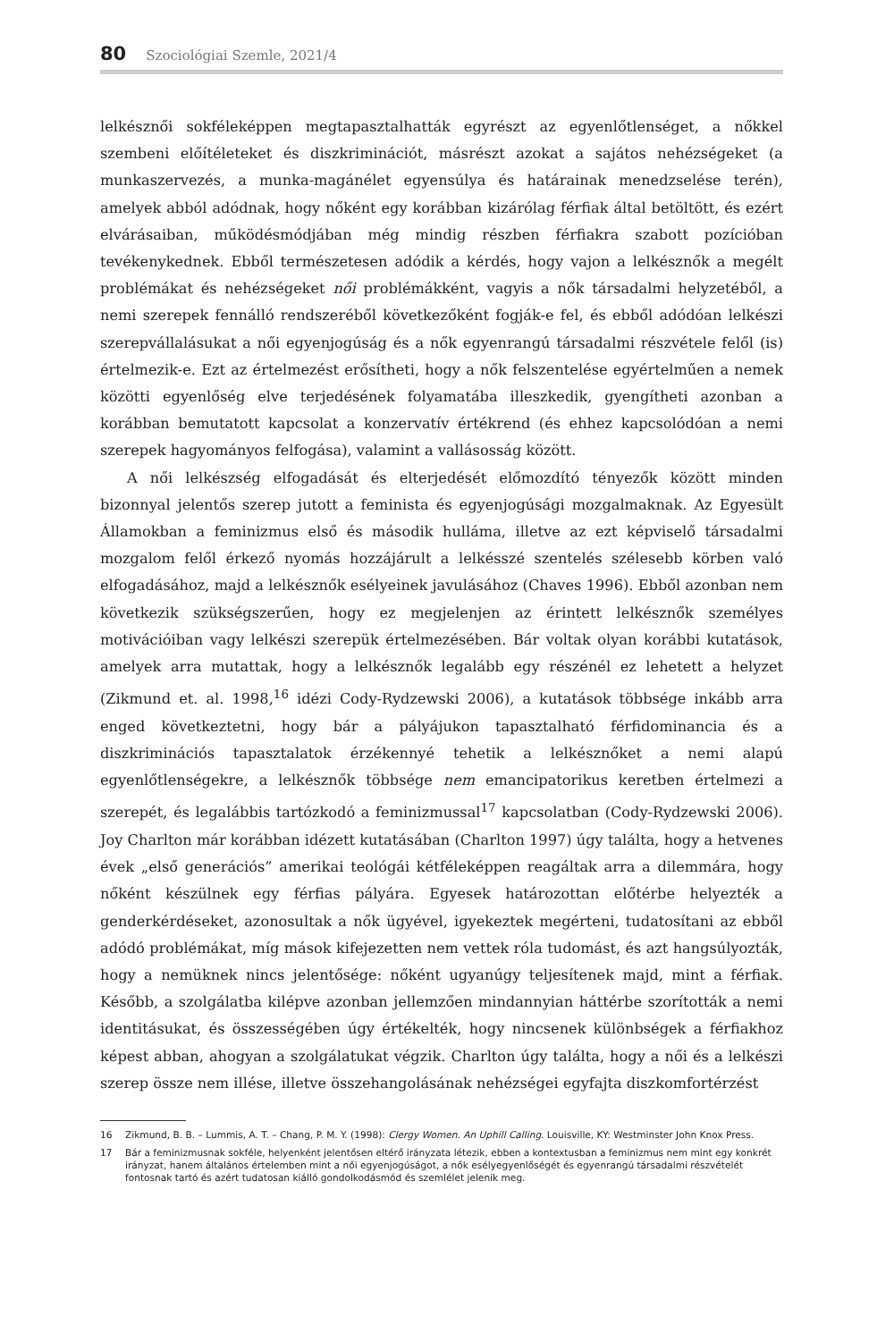80 Szociológiai Szemle, 2021/4
lelkésznői sokféleképpen megtapasztalhatták egyrészt az egyenlőtlenséget, a nőkkel szembeni előítéleteket és diszkriminációt, másrészt azokat a sajátos nehézségeket (a munkaszervezés, a munka-magánélet egyensúlya és határainak menedzselése terén), amelyek abból adódnak, hogy nőként egy korábban kizárólag férfiak által betöltött, és ezért elvárásaiban, működésmódjában még mindig részben férfiakra szabott pozícióban tevékenykednek. Ebből természetesen adódik a kérdés, hogy vajon a lelkésznők a megélt problémákat és nehézségeket női problémákként, vagyis a nők társadalmi helyzetéből, a nemi szerepek fennálló rendszeréből következőként fogják-e fel, és ebből adódóan lelkészi szerepvállalásukat a női egyenjogúság és a nők egyenrangú társadalmi részvétele felől (is) értelmezik-e. Ezt az értelmezést erősítheti, hogy a nők felszentelése egyértelműen a nemek közötti egyenlőség elve terjedésének folyamatába illeszkedik, gyengítheti azonban a korábban bemutatott kapcsolat a konzervatív értékrend (és ehhez kapcsolódóan a nemi szerepek hagyományos felfogása), valamint a vallásosság között.
A női lelkészség elfogadását és elterjedését előmozdító tényezők között minden bizonnyal jelentős szerep jutott a feminista és egyenjogúsági mozgalmaknak. Az Egyesült Államokban a feminizmus első és második hulláma, illetve az ezt képviselő társadalmi mozgalom felől érkező nyomás hozzájárult a lelkésszé szentelés szélesebb körben való elfogadásához, majd a lelkésznők esélyeinek javulásához (Chaves 1996). Ebből azonban nem következik szükségszerűen, hogy ez megjelenjen az érintett lelkésznők személyes motivációiban vagy lelkészi szerepük értelmezésében. Bár voltak olyan korábbi kutatások, amelyek arra mutattak, hogy a lelkésznők legalább egy részénél ez lehetett a helyzet (Zikmund et. al. 1998,<sup>16</sup> idézi Cody-Rydzewski 2006), a kutatások többsége inkább arra enged következtetni, hogy bár a pályájukon tapasztalható férfidominancia és a diszkriminációs tapasztalatok érzékennyé tehetik a lelkésznőket a nemi alapú egyenlőtlenségekre, a lelkésznők többsége nem emancipatorikus keretben értelmezi a szerepét, és legalábbis tartózkodó a feminizmussal<sup>17</sup> kapcsolatban (Cody-Rydzewski 2006). Joy Charlton már korábban idézett kutatásában (Charlton 1997) úgy találta, hogy a hetvenes évek „első generációs” amerikai teológái kétféleképpen reagáltak arra a dilemmára, hogy nőként készülnek egy férfias pályára. Egyesek határozottan előtérbe helyezték a genderkérdéseket, azonosultak a nők ügyével, igyekeztek megérteni, tudatosítani az ebből adódó problémákat, míg mások kifejezetten nem vettek róla tudomást, és azt hangsúlyozták, hogy a nemüknek nincs jelentősége: nőként ugyanúgy teljesítenek majd, mint a férfiak. Később, a szolgálatba kilépve azonban jellemzően mindannyian háttérbe szorították a nemi identitásukat, és összességében úgy értékelték, hogy nincsenek különbségek a férfiakhoz képest abban, ahogyan a szolgálatukat végzik. Charlton úgy találta, hogy a női és a lelkészi szerep össze nem illése, illetve összehangolásának nehézségei egyfajta diszkomfortérzést
16 Zikmund, B. B. – Lummis, A. T. – Chang, P. M. Y. (1998): Clergy Women. An Uphill Calling. Louisville, KY: Westminster John Knox Press.
17 Bár a feminizmusnak sokféle, helyenként jelentősen eltérő irányzata létezik, ebben a kontextusban a feminizmus nem mint egy konkrét irányzat, hanem általános értelemben mint a női egyenjogúságot, a nők esélyegyenlőségét és egyenrangú társadalmi részvételét fontosnak tartó és azért tudatosan kiálló gondolkodásmód és szemlélet jelenik meg.